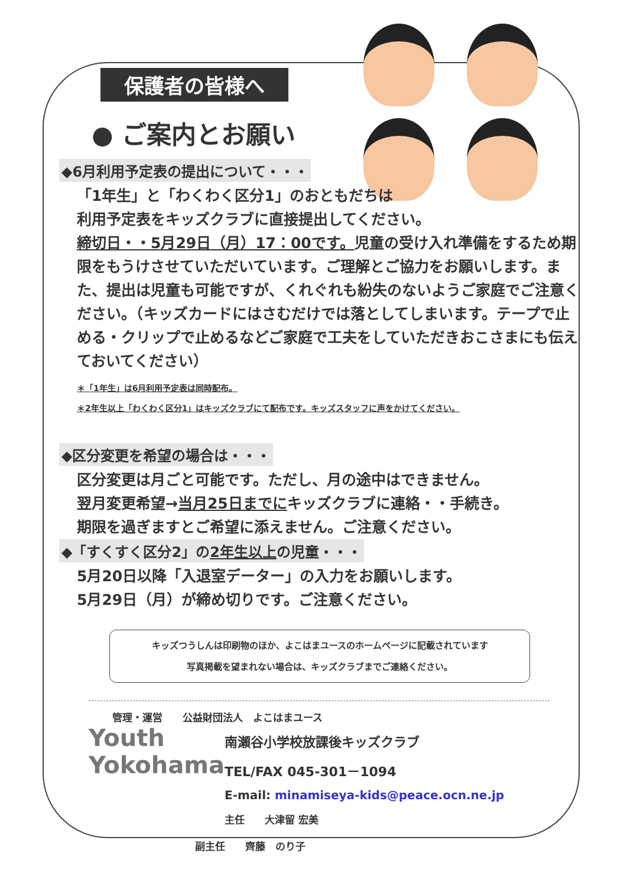保護者の皆様へ
● ご案内とお願い
◆6月利用予定表の提出について・・・
「1年生」と「わくわく区分1」のおともだちは
利用予定表をキッズクラブに直接提出してください。
締切日・・5月29日（月）17：00です。児童の受け入れ準備をするため期限をもうけさせていただいています。ご理解とご協力をお願いします。また、提出は児童も可能ですが、くれぐれも紛失のないようご家庭でご注意ください。（キッズカードにはさむだけでは落としてしまいます。テープで止める・クリップで止めるなどご家庭で工夫をしていただきおこさまにも伝えておいてください）
＊「1年生」は6月利用予定表は同時配布。
＊2年生以上「わくわく区分1」はキッズクラブにて配布です。キッズスタッフに声をかけてください。
◆区分変更を希望の場合は・・・
区分変更は月ごと可能です。ただし、月の途中はできません。
翌月変更希望→当月25日までにキッズクラブに連絡・・手続き。
期限を過ぎますとご希望に添えません。ご注意ください。
◆「すくすく区分2」の2年生以上の児童・・・
5月20日以降「入退室データー」の入力をお願いします。
5月29日（月）が締め切りです。ご注意ください。
キッズつうしんは印刷物のほか、よこはまユースのホームページに記載されています
写真掲載を望まれない場合は、キッズクラブまでご連絡ください。
管理・運営　　公益財団法人　よこはまユース
Youth Yokohama
南瀬谷小学校放課後キッズクラブ
TEL/FAX 045-301－1094
E-mail: minamiseya-kids@peace.ocn.ne.jp
主任　　大津留 宏美
副主任　　齊藤　のり子